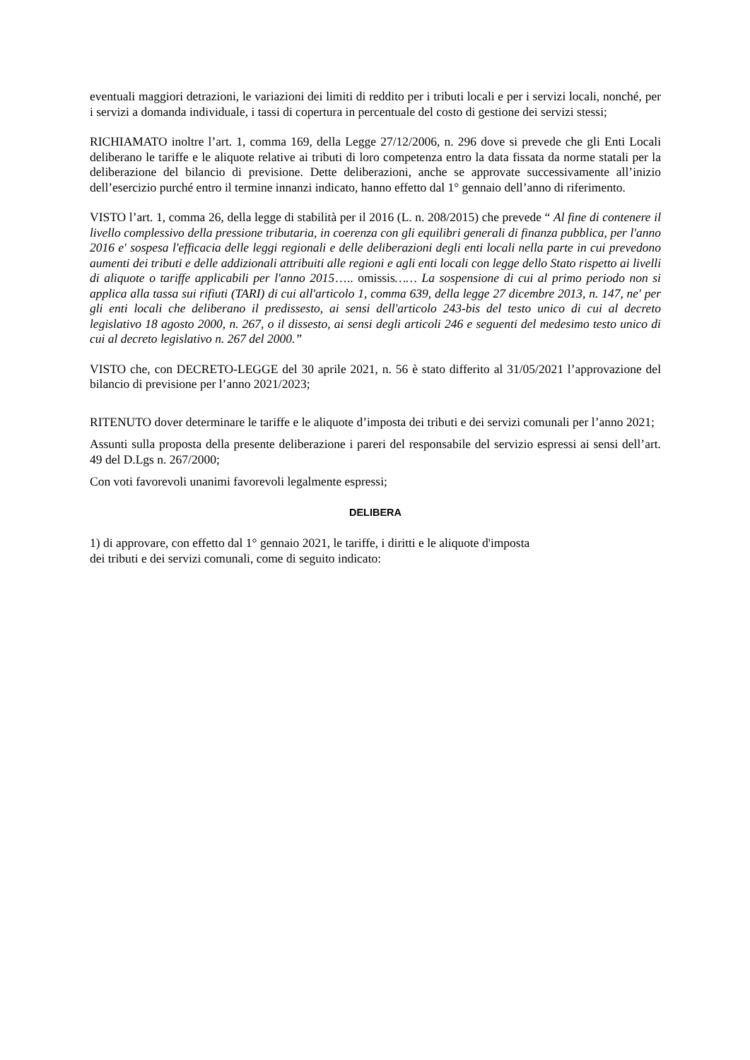eventuali maggiori detrazioni, le variazioni dei limiti di reddito per i tributi locali e per i servizi locali, nonché, per i servizi a domanda individuale, i tassi di copertura in percentuale del costo di gestione dei servizi stessi;
RICHIAMATO inoltre l’art. 1, comma 169, della Legge 27/12/2006, n. 296 dove si prevede che gli Enti Locali deliberano le tariffe e le aliquote relative ai tributi di loro competenza entro la data fissata da norme statali per la deliberazione del bilancio di previsione. Dette deliberazioni, anche se approvate successivamente all’inizio dell’esercizio purché entro il termine innanzi indicato, hanno effetto dal 1° gennaio dell’anno di riferimento.
VISTO l’art. 1, comma 26, della legge di stabilità per il 2016 (L. n. 208/2015) che prevede “ Al fine di contenere il livello complessivo della pressione tributaria, in coerenza con gli equilibri generali di finanza pubblica, per l'anno 2016 e' sospesa l'efficacia delle leggi regionali e delle deliberazioni degli enti locali nella parte in cui prevedono aumenti dei tributi e delle addizionali attribuiti alle regioni e agli enti locali con legge dello Stato rispetto ai livelli di aliquote o tariffe applicabili per l'anno 2015….. omissis…… La sospensione di cui al primo periodo non si applica alla tassa sui rifiuti (TARI) di cui all'articolo 1, comma 639, della legge 27 dicembre 2013, n. 147, ne' per gli enti locali che deliberano il predissesto, ai sensi dell'articolo 243-bis del testo unico di cui al decreto legislativo 18 agosto 2000, n. 267, o il dissesto, ai sensi degli articoli 246 e seguenti del medesimo testo unico di cui al decreto legislativo n. 267 del 2000.”
VISTO che, con DECRETO-LEGGE del 30 aprile 2021, n. 56 è stato differito al 31/05/2021 l’approvazione del bilancio di previsione per l’anno 2021/2023;
RITENUTO dover determinare le tariffe e le aliquote d’imposta dei tributi e dei servizi comunali per l’anno 2021;
Assunti sulla proposta della presente deliberazione i pareri del responsabile del servizio espressi ai sensi dell’art. 49 del D.Lgs n. 267/2000;
Con voti favorevoli unanimi favorevoli legalmente espressi;
DELIBERA
1) di approvare, con effetto dal 1° gennaio 2021, le tariffe, i diritti e le aliquote d'imposta
dei tributi e dei servizi comunali, come di seguito indicato: